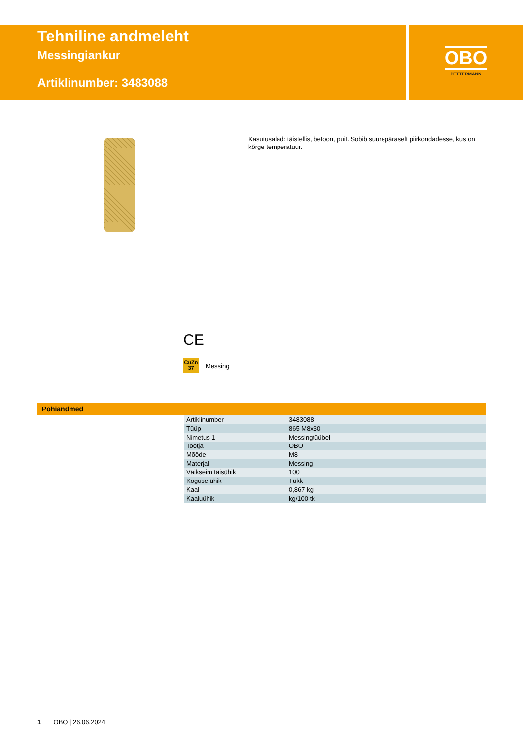Tehniline andmeleht
Messingiankur
Artiklinumber: 3483088
OBO
BETTERMANN
Kasutusalad: täistellis, betoon, puit. Sobib suurepäraselt piirkondadesse, kus on kõrge temperatuur.
CE
CuZn
37
Messing
Põhiandmed
| Artiklinumber | 3483088 |
| Tüüp | 865 M8x30 |
| Nimetus 1 | Messingtüübel |
| Tootja | OBO |
| Mõõde | M8 |
| Materjal | Messing |
| Väikseim täisühik | 100 |
| Koguse ühik | Tükk |
| Kaal | 0,867 kg |
| Kaaluühik | kg/100 tk |
1 OBO | 26.06.2024